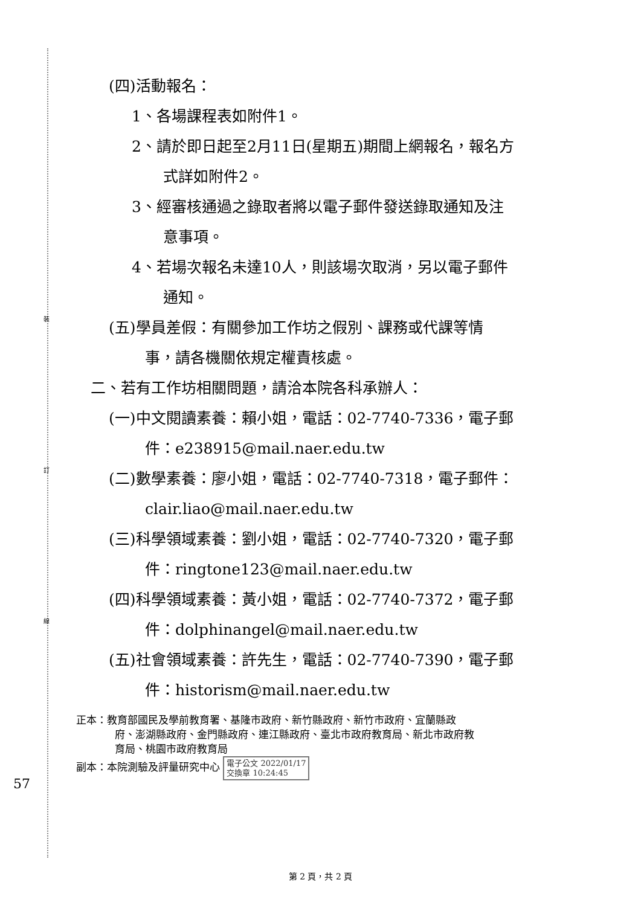裝
訂
線
57
(四)活動報名：
1、各場課程表如附件1。
2、請於即日起至2月11日(星期五)期間上網報名，報名方
式詳如附件2。
3、經審核通過之錄取者將以電子郵件發送錄取通知及注
意事項。
4、若場次報名未達10人，則該場次取消，另以電子郵件
通知。
(五)學員差假：有關參加工作坊之假別、課務或代課等情
事，請各機關依規定權責核處。
二、若有工作坊相關問題，請洽本院各科承辦人：
(一)中文閱讀素養：賴小姐，電話：02-7740-7336，電子郵
件：e238915@mail.naer.edu.tw
(二)數學素養：廖小姐，電話：02-7740-7318，電子郵件：
clair.liao@mail.naer.edu.tw
(三)科學領域素養：劉小姐，電話：02-7740-7320，電子郵
件：ringtone123@mail.naer.edu.tw
(四)科學領域素養：黃小姐，電話：02-7740-7372，電子郵
件：dolphinangel@mail.naer.edu.tw
(五)社會領域素養：許先生，電話：02-7740-7390，電子郵
件：historism@mail.naer.edu.tw
正本：教育部國民及學前教育署、基隆市政府、新竹縣政府、新竹市政府、宜蘭縣政
府、澎湖縣政府、金門縣政府、連江縣政府、臺北市政府教育局、新北市政府教
育局、桃園市政府教育局
副本：本院測驗及評量研究中心 電子公文 2022/01/17
交換章 10:24:45
第 2 頁，共 2 頁